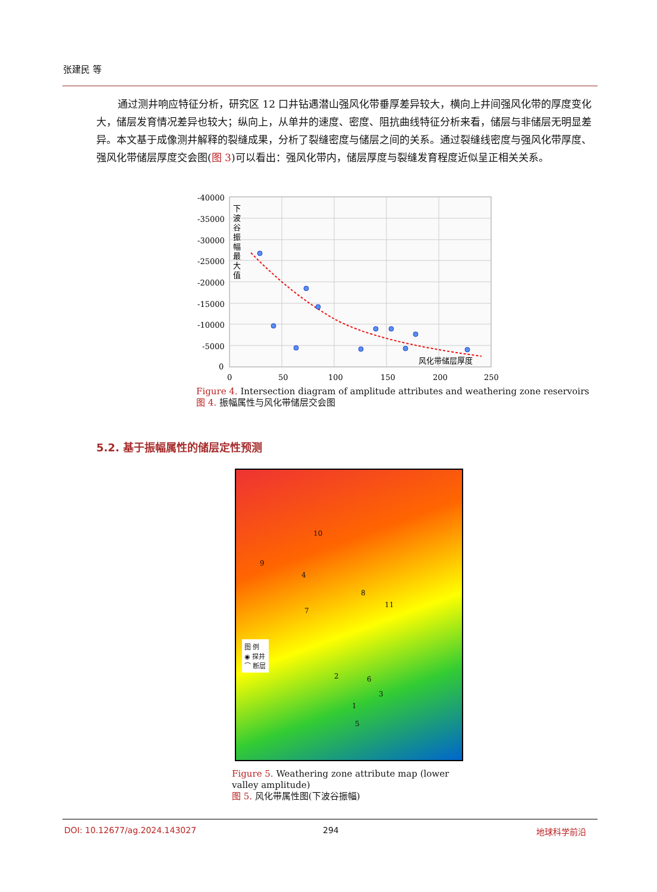张建民 等
通过测井响应特征分析，研究区 12 口井钻遇潜山强风化带垂厚差异较大，横向上井间强风化带的厚度变化大，储层发育情况差异也较大；纵向上，从单井的速度、密度、阻抗曲线特征分析来看，储层与非储层无明显差异。本文基于成像测井解释的裂缝成果，分析了裂缝密度与储层之间的关系。通过裂缝线密度与强风化带厚度、强风化带储层厚度交会图(图 3)可以看出：强风化带内，储层厚度与裂缝发育程度近似呈正相关关系。
-40000
-35000
-30000
-25000
-20000
-15000
-10000
-5000
0
0
50
100
150
200
250
下
波
谷
振
幅
最
大
值
风化带储层厚度
Figure 4. Intersection diagram of amplitude attributes and weathering zone reservoirs
图 4. 振幅属性与风化带储层交会图
5.2. 基于振幅属性的储层定性预测
图 例
◉ 探井
⌒ 断层
10
9
4
8
11
7
2 6
3
1
5
Figure 5. Weathering zone attribute map (lower valley amplitude)
图 5. 风化带属性图(下波谷振幅)
DOI: 10.12677/ag.2024.143027 294 地球科学前沿